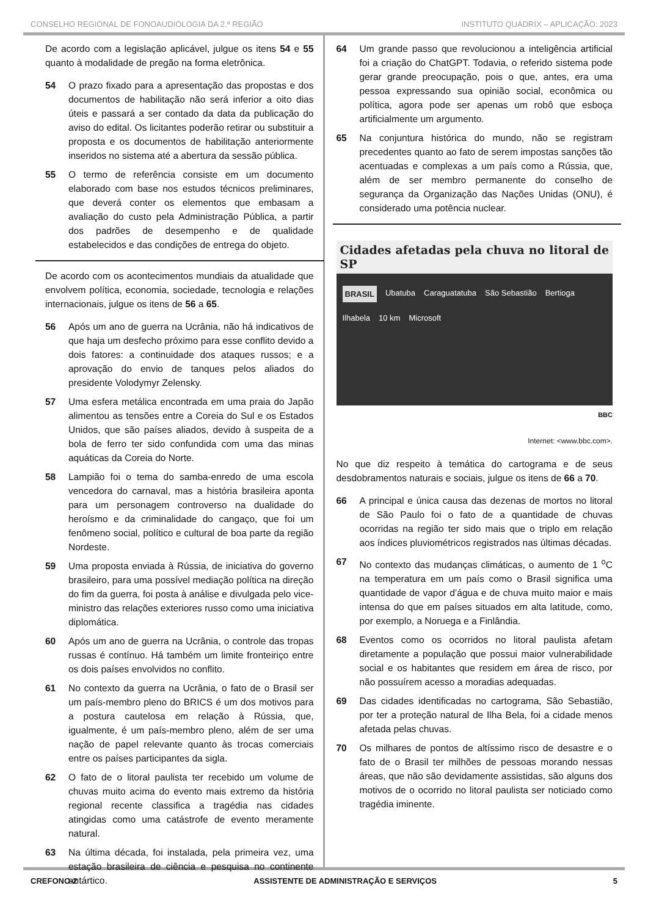CONSELHO REGIONAL DE FONOAUDIOLOGIA DA 2.ª REGIÃO INSTITUTO QUADRIX – APLICAÇÃO: 2023
De acordo com a legislação aplicável, julgue os itens 54 e 55 quanto à modalidade de pregão na forma eletrônica.
54 O prazo fixado para a apresentação das propostas e dos documentos de habilitação não será inferior a oito dias úteis e passará a ser contado da data da publicação do aviso do edital. Os licitantes poderão retirar ou substituir a proposta e os documentos de habilitação anteriormente inseridos no sistema até a abertura da sessão pública.
55 O termo de referência consiste em um documento elaborado com base nos estudos técnicos preliminares, que deverá conter os elementos que embasam a avaliação do custo pela Administração Pública, a partir dos padrões de desempenho e de qualidade estabelecidos e das condições de entrega do objeto.
De acordo com os acontecimentos mundiais da atualidade que envolvem política, economia, sociedade, tecnologia e relações internacionais, julgue os itens de 56 a 65.
56 Após um ano de guerra na Ucrânia, não há indicativos de que haja um desfecho próximo para esse conflito devido a dois fatores: a continuidade dos ataques russos; e a aprovação do envio de tanques pelos aliados do presidente Volodymyr Zelensky.
57 Uma esfera metálica encontrada em uma praia do Japão alimentou as tensões entre a Coreia do Sul e os Estados Unidos, que são países aliados, devido à suspeita de a bola de ferro ter sido confundida com uma das minas aquáticas da Coreia do Norte.
58 Lampião foi o tema do samba-enredo de uma escola vencedora do carnaval, mas a história brasileira aponta para um personagem controverso na dualidade do heroísmo e da criminalidade do cangaço, que foi um fenômeno social, político e cultural de boa parte da região Nordeste.
59 Uma proposta enviada à Rússia, de iniciativa do governo brasileiro, para uma possível mediação política na direção do fim da guerra, foi posta à análise e divulgada pelo vice-ministro das relações exteriores russo como uma iniciativa diplomática.
60 Após um ano de guerra na Ucrânia, o controle das tropas russas é contínuo. Há também um limite fronteiriço entre os dois países envolvidos no conflito.
61 No contexto da guerra na Ucrânia, o fato de o Brasil ser um país-membro pleno do BRICS é um dos motivos para a postura cautelosa em relação à Rússia, que, igualmente, é um país-membro pleno, além de ser uma nação de papel relevante quanto às trocas comerciais entre os países participantes da sigla.
62 O fato de o litoral paulista ter recebido um volume de chuvas muito acima do evento mais extremo da história regional recente classifica a tragédia nas cidades atingidas como uma catástrofe de evento meramente natural.
63 Na última década, foi instalada, pela primeira vez, uma estação brasileira de ciência e pesquisa no continente antártico.
64 Um grande passo que revolucionou a inteligência artificial foi a criação do ChatGPT. Todavia, o referido sistema pode gerar grande preocupação, pois o que, antes, era uma pessoa expressando sua opinião social, econômica ou política, agora pode ser apenas um robô que esboça artificialmente um argumento.
65 Na conjuntura histórica do mundo, não se registram precedentes quanto ao fato de serem impostas sanções tão acentuadas e complexas a um país como a Rússia, que, além de ser membro permanente do conselho de segurança da Organização das Nações Unidas (ONU), é considerado uma potência nuclear.
Cidades afetadas pela chuva no litoral de SP
BRASIL Ubatuba Caraguatatuba São Sebastião Bertioga Ilhabela 10 km Microsoft
BBC
Internet: <www.bbc.com>.
No que diz respeito à temática do cartograma e de seus desdobramentos naturais e sociais, julgue os itens de 66 a 70.
66 A principal e única causa das dezenas de mortos no litoral de São Paulo foi o fato de a quantidade de chuvas ocorridas na região ter sido mais que o triplo em relação aos índices pluviométricos registrados nas últimas décadas.
67 No contexto das mudanças climáticas, o aumento de 1 <sup>o</sup>C na temperatura em um país como o Brasil significa uma quantidade de vapor d’água e de chuva muito maior e mais intensa do que em países situados em alta latitude, como, por exemplo, a Noruega e a Finlândia.
68 Eventos como os ocorridos no litoral paulista afetam diretamente a população que possui maior vulnerabilidade social e os habitantes que residem em área de risco, por não possuírem acesso a moradias adequadas.
69 Das cidades identificadas no cartograma, São Sebastião, por ter a proteção natural de Ilha Bela, foi a cidade menos afetada pelas chuvas.
70 Os milhares de pontos de altíssimo risco de desastre e o fato de o Brasil ter milhões de pessoas morando nessas áreas, que não são devidamente assistidas, são alguns dos motivos de o ocorrido no litoral paulista ser noticiado como tragédia iminente.
CREFONO-2 ASSISTENTE DE ADMINISTRAÇÃO E SERVIÇOS 5